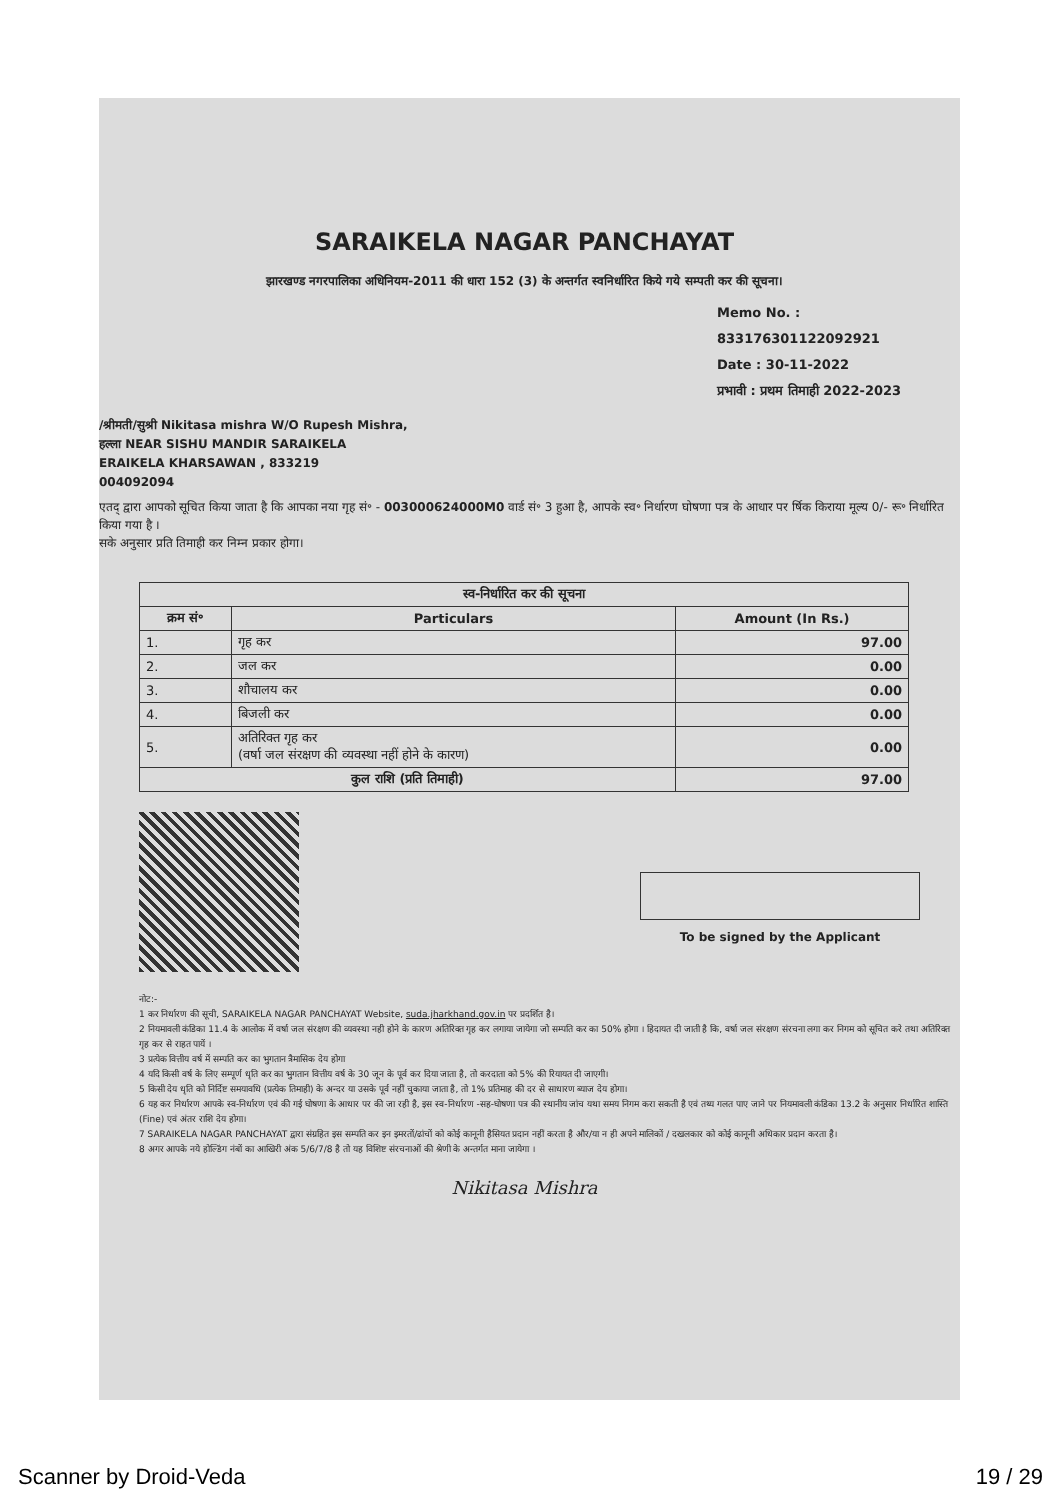SARAIKELA NAGAR PANCHAYAT
झारखण्ड नगरपालिका अधिनियम-2011 की धारा 152 (3) के अन्तर्गत स्वनिर्धारित किये गये सम्पती कर की सूचना।
Memo No. : 833176301122092921
Date : 30-11-2022
प्रभावी : प्रथम तिमाही 2022-2023
/श्रीमती/सुश्री Nikitasa mishra W/O Rupesh Mishra,
हल्ला NEAR SISHU MANDIR SARAIKELA
ERAIKELA KHARSAWAN , 833219
004092094
एतद् द्वारा आपको सूचित किया जाता है कि आपका नया गृह सं॰ - 003000624000M0 वार्ड सं॰ 3 हुआ है, आपके स्व॰ निर्धारण घोषणा पत्र के आधार पर र्षिक किराया मूल्य 0/- रू॰ निर्धारित किया गया है ।
सके अनुसार प्रति तिमाही कर निम्न प्रकार होगा।
| स्व-निर्धारित कर की सूचना | | |
| --- | --- | --- |
| क्रम सं॰ | Particulars | Amount (In Rs.) |
| 1. | गृह कर | 97.00 |
| 2. | जल कर | 0.00 |
| 3. | शौचालय कर | 0.00 |
| 4. | बिजली कर | 0.00 |
| 5. | अतिरिक्त गृह कर (वर्षा जल संरक्षण की व्यवस्था नहीं होने के कारण) | 0.00 |
| कुल राशि (प्रति तिमाही) | | 97.00 |
To be signed by the Applicant
नोट:-
1 कर निर्धारण की सूची, SARAIKELA NAGAR PANCHAYAT Website, suda.jharkhand.gov.in पर प्रदर्शित है।
2 नियमावली कंडिका 11.4 के आलोक में वर्षा जल संरक्षण की व्यवस्था नही होने के कारण अतिरिक्त गृह कर लगाया जायेगा जो सम्पति कर का 50% होगा । हिदायत दी जाती है कि, वर्षा जल संरक्षण संरचना लगा कर निगम को सूचित करे तथा अतिरिक्त गृह कर से राहत पायें ।
3 प्रत्येक वित्तीय वर्ष में सम्पति कर का भुगतान त्रैमासिक देय होगा
4 यदि किसी वर्ष के लिए सम्पूर्ण धृति कर का भुगतान वित्तीय वर्ष के 30 जून के पूर्व कर दिया जाता है, तो करदाता को 5% की रियायत दी जाएगी।
5 किसी देय धृति को निर्दिष्ट समयावधि (प्रत्येक तिमाही) के अन्दर या उसके पूर्व नहीं चुकाया जाता है, तो 1% प्रतिमाह की दर से साधारण ब्याज देय होगा।
6 यह कर निर्धारण आपके स्व-निर्धारण एवं की गई घोषणा के आधार पर की जा रही है, इस स्व-निर्धारण -सह-घोषणा पत्र की स्थानीय जांच यथा समय निगम करा सकती है एवं तथ्य गलत पाए जाने पर नियमावली कंडिका 13.2 के अनुसार निर्धारित शास्ति (Fine) एवं अंतर राशि देय होगा।
7 SARAIKELA NAGAR PANCHAYAT द्वारा संग्रहित इस सम्पति कर इन इमरतों/ढांचों को कोई कानूनी हैसियत प्रदान नहीं करता है और/या न ही अपने मालिकों / दखलकार को कोई कानूनी अधिकार प्रदान करता है।
8 अगर आपके नये होल्डिंग नंबों का आखिरी अंक 5/6/7/8 है तो यह विशिष्ट संरचनाओं की श्रेणी के अन्तर्गत माना जायेगा ।
Nikitasa Mishra
Scanner by Droid-Veda 19 / 29